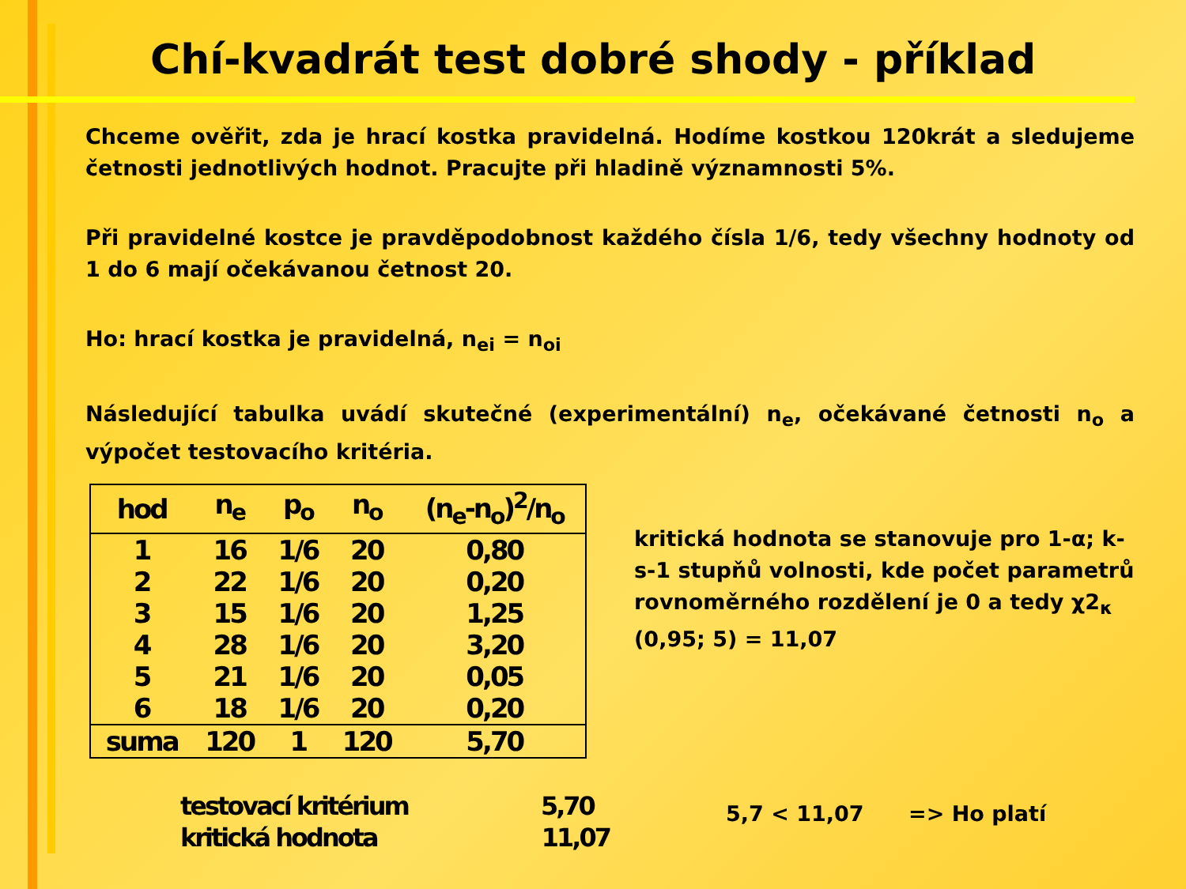Chí-kvadrát test dobré shody - příklad
Chceme ověřit, zda je hrací kostka pravidelná. Hodíme kostkou 120krát a sledujeme četnosti jednotlivých hodnot. Pracujte při hladině významnosti 5%.
Při pravidelné kostce je pravděpodobnost každého čísla 1/6, tedy všechny hodnoty od 1 do 6 mají očekávanou četnost 20.
Ho: hrací kostka je pravidelná, n<sub>ei</sub> = n<sub>oi</sub>
Následující tabulka uvádí skutečné (experimentální) n<sub>e</sub>, očekávané četnosti n<sub>o</sub> a výpočet testovacího kritéria.
| hod | n<sub>e</sub> | p<sub>o</sub> | n<sub>o</sub> | (n<sub>e</sub>-n<sub>o</sub>)<sup>2</sup>/n<sub>o</sub> |
| --- | --- | --- | --- | --- |
| 1 | 16 | 1/6 | 20 | 0,80 |
| 2 | 22 | 1/6 | 20 | 0,20 |
| 3 | 15 | 1/6 | 20 | 1,25 |
| 4 | 28 | 1/6 | 20 | 3,20 |
| 5 | 21 | 1/6 | 20 | 0,05 |
| 6 | 18 | 1/6 | 20 | 0,20 |
| suma | 120 | 1 | 120 | 5,70 |
kritická hodnota se stanovuje pro 1-α; k-s-1 stupňů volnosti, kde počet parametrů rovnoměrného rozdělení je 0 a tedy χ2<sub>κ</sub> (0,95; 5) = 11,07
testovací kritérium 5,70
kritická hodnota 11,07
5,7 < 11,07 => Ho platí